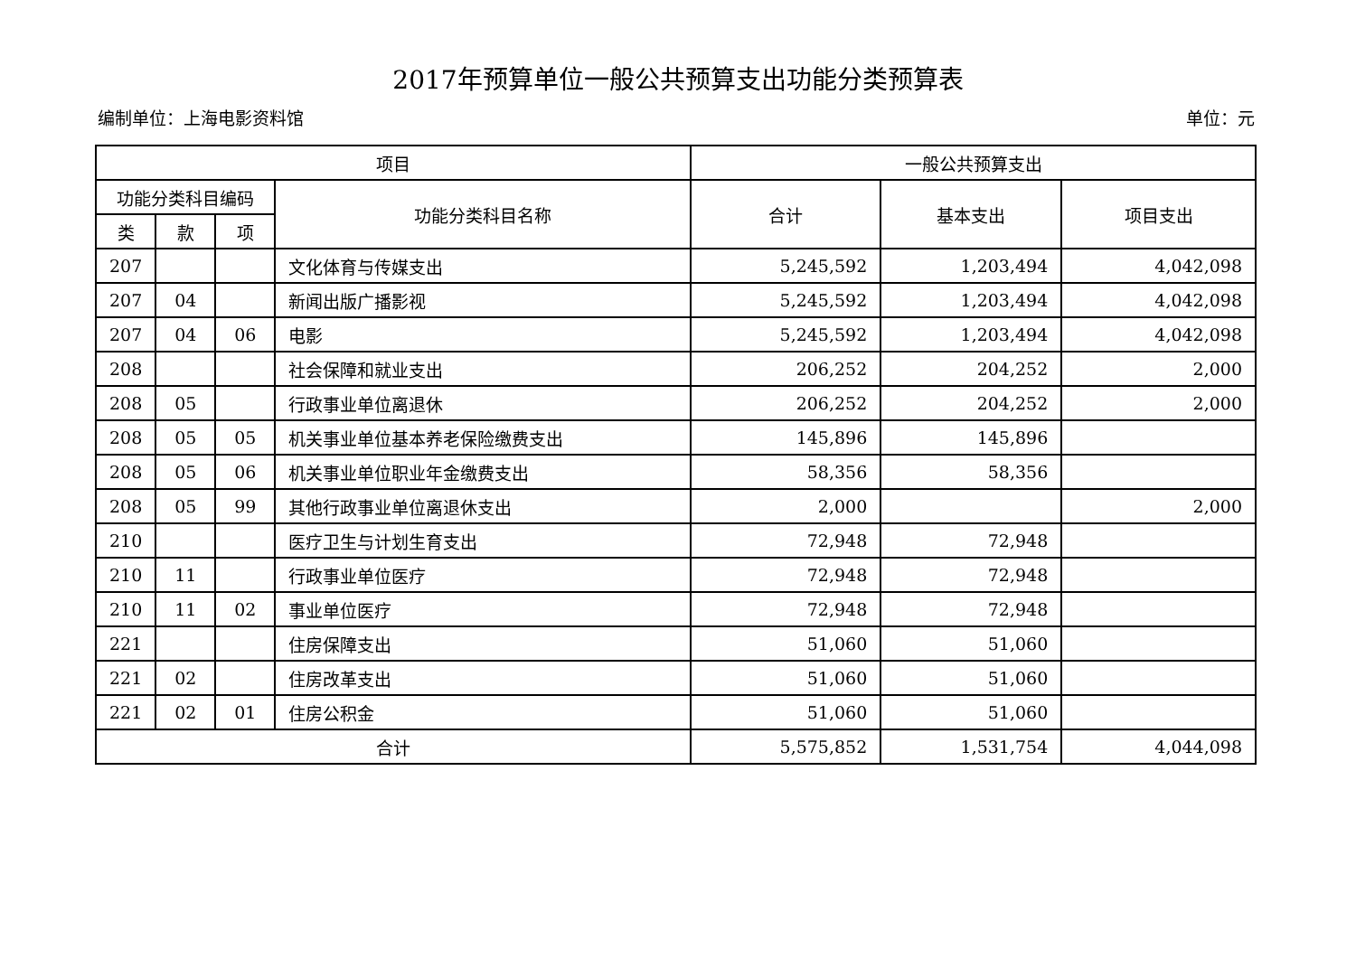2017年预算单位一般公共预算支出功能分类预算表
编制单位：上海电影资料馆 单位：元
| 项目 | | | | 一般公共预算支出 | | |
| --- | --- | --- | --- | --- | --- | --- |
| 功能分类科目编码 | | | 功能分类科目名称 | 合计 | 基本支出 | 项目支出 |
| 类 | 款 | 项 | | | | |
| 207 | | | 文化体育与传媒支出 | 5,245,592 | 1,203,494 | 4,042,098 |
| 207 | 04 | | 新闻出版广播影视 | 5,245,592 | 1,203,494 | 4,042,098 |
| 207 | 04 | 06 | 电影 | 5,245,592 | 1,203,494 | 4,042,098 |
| 208 | | | 社会保障和就业支出 | 206,252 | 204,252 | 2,000 |
| 208 | 05 | | 行政事业单位离退休 | 206,252 | 204,252 | 2,000 |
| 208 | 05 | 05 | 机关事业单位基本养老保险缴费支出 | 145,896 | 145,896 | |
| 208 | 05 | 06 | 机关事业单位职业年金缴费支出 | 58,356 | 58,356 | |
| 208 | 05 | 99 | 其他行政事业单位离退休支出 | 2,000 | | 2,000 |
| 210 | | | 医疗卫生与计划生育支出 | 72,948 | 72,948 | |
| 210 | 11 | | 行政事业单位医疗 | 72,948 | 72,948 | |
| 210 | 11 | 02 | 事业单位医疗 | 72,948 | 72,948 | |
| 221 | | | 住房保障支出 | 51,060 | 51,060 | |
| 221 | 02 | | 住房改革支出 | 51,060 | 51,060 | |
| 221 | 02 | 01 | 住房公积金 | 51,060 | 51,060 | |
| 合计 | | | | 5,575,852 | 1,531,754 | 4,044,098 |